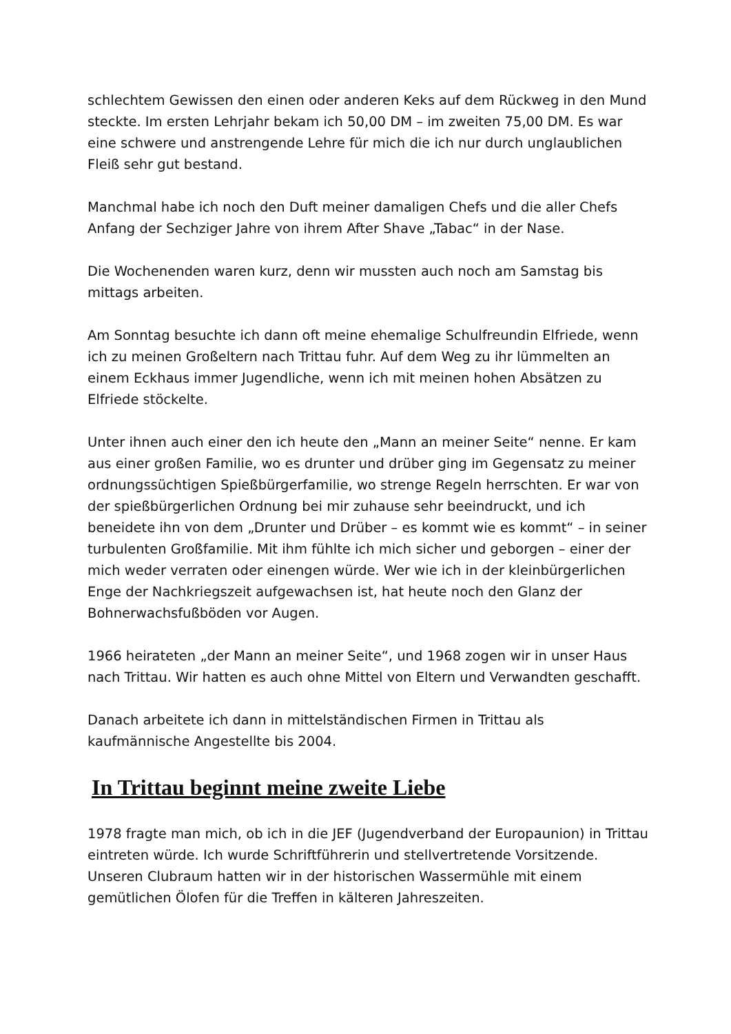schlechtem Gewissen den einen oder anderen Keks auf dem Rückweg in den Mund steckte. Im ersten Lehrjahr bekam ich 50,00 DM – im zweiten 75,00 DM. Es war eine schwere und anstrengende Lehre für mich die ich nur durch unglaublichen Fleiß sehr gut bestand.
Manchmal habe ich noch den Duft meiner damaligen Chefs und die aller Chefs Anfang der Sechziger Jahre von ihrem After Shave „Tabac“ in der Nase.
Die Wochenenden waren kurz, denn wir mussten auch noch am Samstag bis mittags arbeiten.
Am Sonntag besuchte ich dann oft meine ehemalige Schulfreundin Elfriede, wenn ich zu meinen Großeltern nach Trittau fuhr. Auf dem Weg zu ihr lümmelten an einem Eckhaus immer Jugendliche, wenn ich mit meinen hohen Absätzen zu Elfriede stöckelte.
Unter ihnen auch einer den ich heute den „Mann an meiner Seite“ nenne. Er kam aus einer großen Familie, wo es drunter und drüber ging im Gegensatz zu meiner ordnungssüchtigen Spießbürgerfamilie, wo strenge Regeln herrschten. Er war von der spießbürgerlichen Ordnung bei mir zuhause sehr beeindruckt, und ich beneidete ihn von dem „Drunter und Drüber – es kommt wie es kommt“ – in seiner turbulenten Großfamilie. Mit ihm fühlte ich mich sicher und geborgen – einer der mich weder verraten oder einengen würde. Wer wie ich in der kleinbürgerlichen Enge der Nachkriegszeit aufgewachsen ist, hat heute noch den Glanz der Bohnerwachsfußböden vor Augen.
1966 heirateten „der Mann an meiner Seite“, und 1968 zogen wir in unser Haus nach Trittau. Wir hatten es auch ohne Mittel von Eltern und Verwandten geschafft.
Danach arbeitete ich dann in mittelständischen Firmen in Trittau als kaufmännische Angestellte bis 2004.
In Trittau beginnt meine zweite Liebe
1978 fragte man mich, ob ich in die JEF (Jugendverband der Europaunion) in Trittau eintreten würde. Ich wurde Schriftführerin und stellvertretende Vorsitzende. Unseren Clubraum hatten wir in der historischen Wassermühle mit einem gemütlichen Ölofen für die Treffen in kälteren Jahreszeiten.